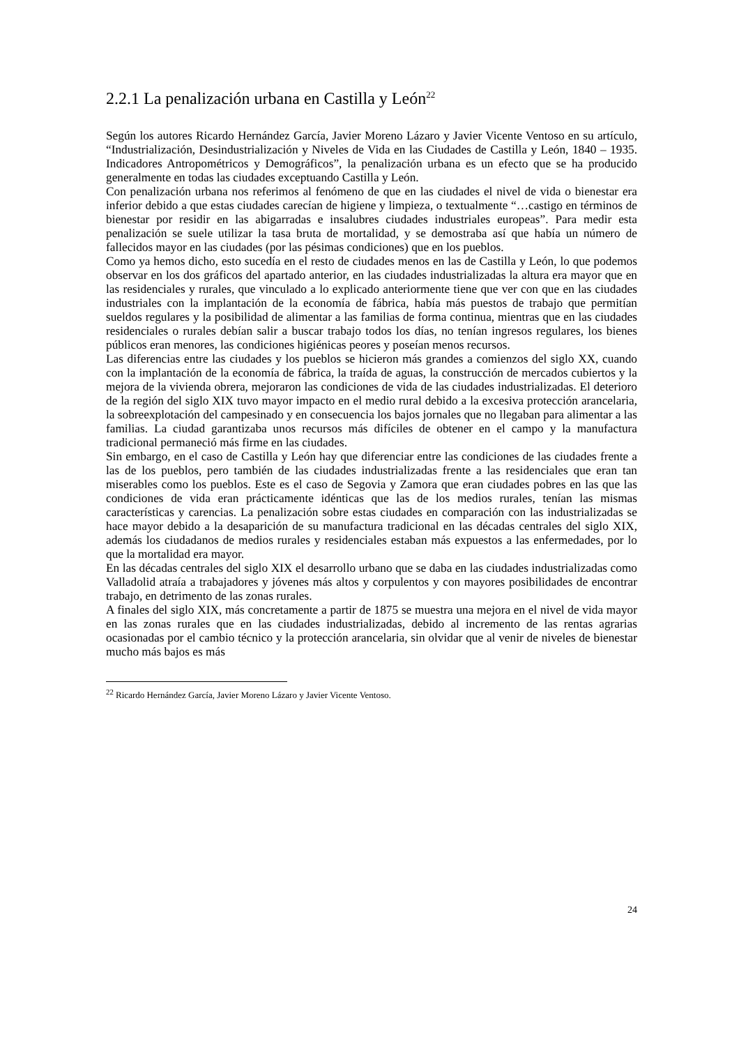2.2.1 La penalización urbana en Castilla y León<sup>22</sup>
Según los autores Ricardo Hernández García, Javier Moreno Lázaro y Javier Vicente Ventoso en su artículo, “Industrialización, Desindustrialización y Niveles de Vida en las Ciudades de Castilla y León, 1840 – 1935. Indicadores Antropométricos y Demográficos”, la penalización urbana es un efecto que se ha producido generalmente en todas las ciudades exceptuando Castilla y León.
Con penalización urbana nos referimos al fenómeno de que en las ciudades el nivel de vida o bienestar era inferior debido a que estas ciudades carecían de higiene y limpieza, o textualmente “…castigo en términos de bienestar por residir en las abigarradas e insalubres ciudades industriales europeas”. Para medir esta penalización se suele utilizar la tasa bruta de mortalidad, y se demostraba así que había un número de fallecidos mayor en las ciudades (por las pésimas condiciones) que en los pueblos.
Como ya hemos dicho, esto sucedía en el resto de ciudades menos en las de Castilla y León, lo que podemos observar en los dos gráficos del apartado anterior, en las ciudades industrializadas la altura era mayor que en las residenciales y rurales, que vinculado a lo explicado anteriormente tiene que ver con que en las ciudades industriales con la implantación de la economía de fábrica, había más puestos de trabajo que permitían sueldos regulares y la posibilidad de alimentar a las familias de forma continua, mientras que en las ciudades residenciales o rurales debían salir a buscar trabajo todos los días, no tenían ingresos regulares, los bienes públicos eran menores, las condiciones higiénicas peores y poseían menos recursos.
Las diferencias entre las ciudades y los pueblos se hicieron más grandes a comienzos del siglo XX, cuando con la implantación de la economía de fábrica, la traída de aguas, la construcción de mercados cubiertos y la mejora de la vivienda obrera, mejoraron las condiciones de vida de las ciudades industrializadas. El deterioro de la región del siglo XIX tuvo mayor impacto en el medio rural debido a la excesiva protección arancelaria, la sobreexplotación del campesinado y en consecuencia los bajos jornales que no llegaban para alimentar a las familias. La ciudad garantizaba unos recursos más difíciles de obtener en el campo y la manufactura tradicional permaneció más firme en las ciudades.
Sin embargo, en el caso de Castilla y León hay que diferenciar entre las condiciones de las ciudades frente a las de los pueblos, pero también de las ciudades industrializadas frente a las residenciales que eran tan miserables como los pueblos. Este es el caso de Segovia y Zamora que eran ciudades pobres en las que las condiciones de vida eran prácticamente idénticas que las de los medios rurales, tenían las mismas características y carencias. La penalización sobre estas ciudades en comparación con las industrializadas se hace mayor debido a la desaparición de su manufactura tradicional en las décadas centrales del siglo XIX, además los ciudadanos de medios rurales y residenciales estaban más expuestos a las enfermedades, por lo que la mortalidad era mayor.
En las décadas centrales del siglo XIX el desarrollo urbano que se daba en las ciudades industrializadas como Valladolid atraía a trabajadores y jóvenes más altos y corpulentos y con mayores posibilidades de encontrar trabajo, en detrimento de las zonas rurales.
A finales del siglo XIX, más concretamente a partir de 1875 se muestra una mejora en el nivel de vida mayor en las zonas rurales que en las ciudades industrializadas, debido al incremento de las rentas agrarias ocasionadas por el cambio técnico y la protección arancelaria, sin olvidar que al venir de niveles de bienestar mucho más bajos es más
<sup>22</sup> Ricardo Hernández García, Javier Moreno Lázaro y Javier Vicente Ventoso.
24